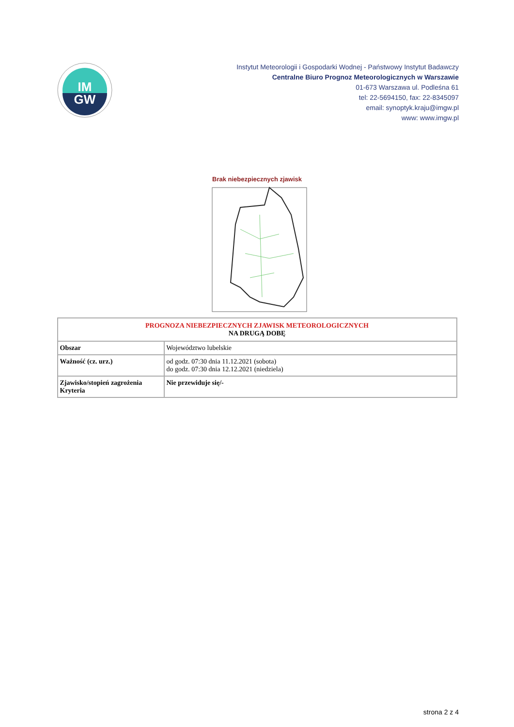IM
GW
Instytut Meteorologii i Gospodarki Wodnej - Państwowy Instytut Badawczy
Centralne Biuro Prognoz Meteorologicznych w Warszawie
01-673 Warszawa ul. Podleśna 61
tel: 22-5694150, fax: 22-8345097
email: synoptyk.kraju@imgw.pl
www: www.imgw.pl
Brak niebezpiecznych zjawisk
| PROGNOZA NIEBEZPIECZNYCH ZJAWISK METEOROLOGICZNYCH NA DRUGĄ DOBĘ | |
| --- | --- |
| Obszar | Województwo lubelskie |
| Ważność (cz. urz.) | od godz. 07:30 dnia 11.12.2021 (sobota) do godz. 07:30 dnia 12.12.2021 (niedziela) |
| Zjawisko/stopień zagrożenia Kryteria | Nie przewiduje się/- |
strona 2 z 4